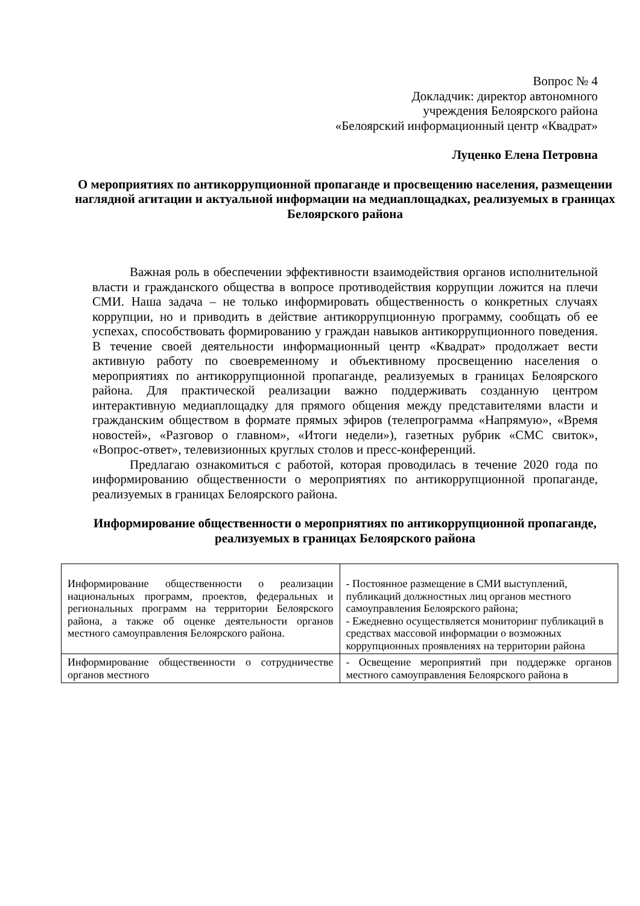Вопрос № 4
Докладчик: директор автономного
учреждения Белоярского района
«Белоярский информационный центр «Квадрат»
Луценко Елена Петровна
О мероприятиях по антикоррупционной пропаганде и просвещению населения, размещении наглядной агитации и актуальной информации на медиаплощадках, реализуемых в границах Белоярского района
Важная роль в обеспечении эффективности взаимодействия органов исполнительной власти и гражданского общества в вопросе противодействия коррупции ложится на плечи СМИ. Наша задача – не только информировать общественность о конкретных случаях коррупции, но и приводить в действие антикоррупционную программу, сообщать об ее успехах, способствовать формированию у граждан навыков антикоррупционного поведения. В течение своей деятельности информационный центр «Квадрат» продолжает вести активную работу по своевременному и объективному просвещению населения о мероприятиях по антикоррупционной пропаганде, реализуемых в границах Белоярского района. Для практической реализации важно поддерживать созданную центром интерактивную медиаплощадку для прямого общения между представителями власти и гражданским обществом в формате прямых эфиров (телепрограмма «Напрямую», «Время новостей», «Разговор о главном», «Итоги недели»), газетных рубрик «СМС свиток», «Вопрос-ответ», телевизионных круглых столов и пресс-конференций.
Предлагаю ознакомиться с работой, которая проводилась в течение 2020 года по информированию общественности о мероприятиях по антикоррупционной пропаганде, реализуемых в границах Белоярского района.
Информирование общественности о мероприятиях по антикоррупционной пропаганде, реализуемых в границах Белоярского района
| Информирование общественности о реализации национальных программ, проектов, федеральных и региональных программ на территории Белоярского района, а также об оценке деятельности органов местного самоуправления Белоярского района. | - Постоянное размещение в СМИ выступлений, публикаций должностных лиц органов местного самоуправления Белоярского района; - Ежедневно осуществляется мониторинг публикаций в средствах массовой информации о возможных коррупционных проявлениях на территории района |
| Информирование общественности о сотрудничестве органов местного | - Освещение мероприятий при поддержке органов местного самоуправления Белоярского района в |